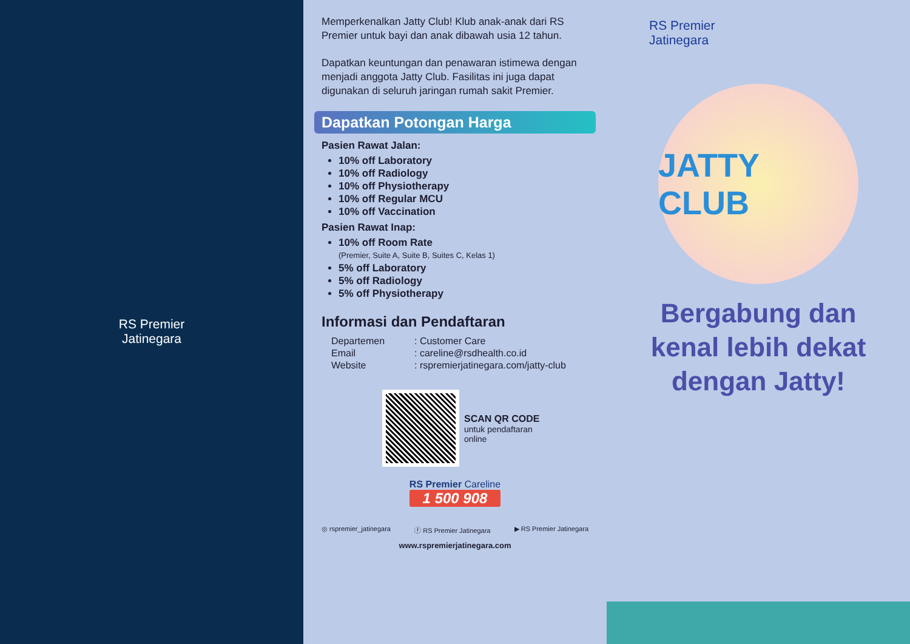RS Premier
Jatinegara
Memperkenalkan Jatty Club! Klub anak-anak dari RS Premier untuk bayi dan anak dibawah usia 12 tahun.
Dapatkan keuntungan dan penawaran istimewa dengan menjadi anggota Jatty Club. Fasilitas ini juga dapat digunakan di seluruh jaringan rumah sakit Premier.
Dapatkan Potongan Harga
Pasien Rawat Jalan:
10% off Laboratory
10% off Radiology
10% off Physiotherapy
10% off Regular MCU
10% off Vaccination
Pasien Rawat Inap:
10% off Room Rate
(Premier, Suite A, Suite B, Suites C, Kelas 1)
5% off Laboratory
5% off Radiology
5% off Physiotherapy
Informasi dan Pendaftaran
| Departemen | : Customer Care |
| Email | : careline@rsdhealth.co.id |
| Website | : rspremierjatinegara.com/jatty-club |
SCAN QR CODE
untuk pendaftaran
online
RS Premier Careline
1 500 908
◎ rspremier_jatinegara ⓕ RS Premier Jatinegara ▶ RS Premier Jatinegara
www.rspremierjatinegara.com
RS Premier
Jatinegara
JATTY CLUB
Bergabung dan
kenal lebih dekat
dengan Jatty!